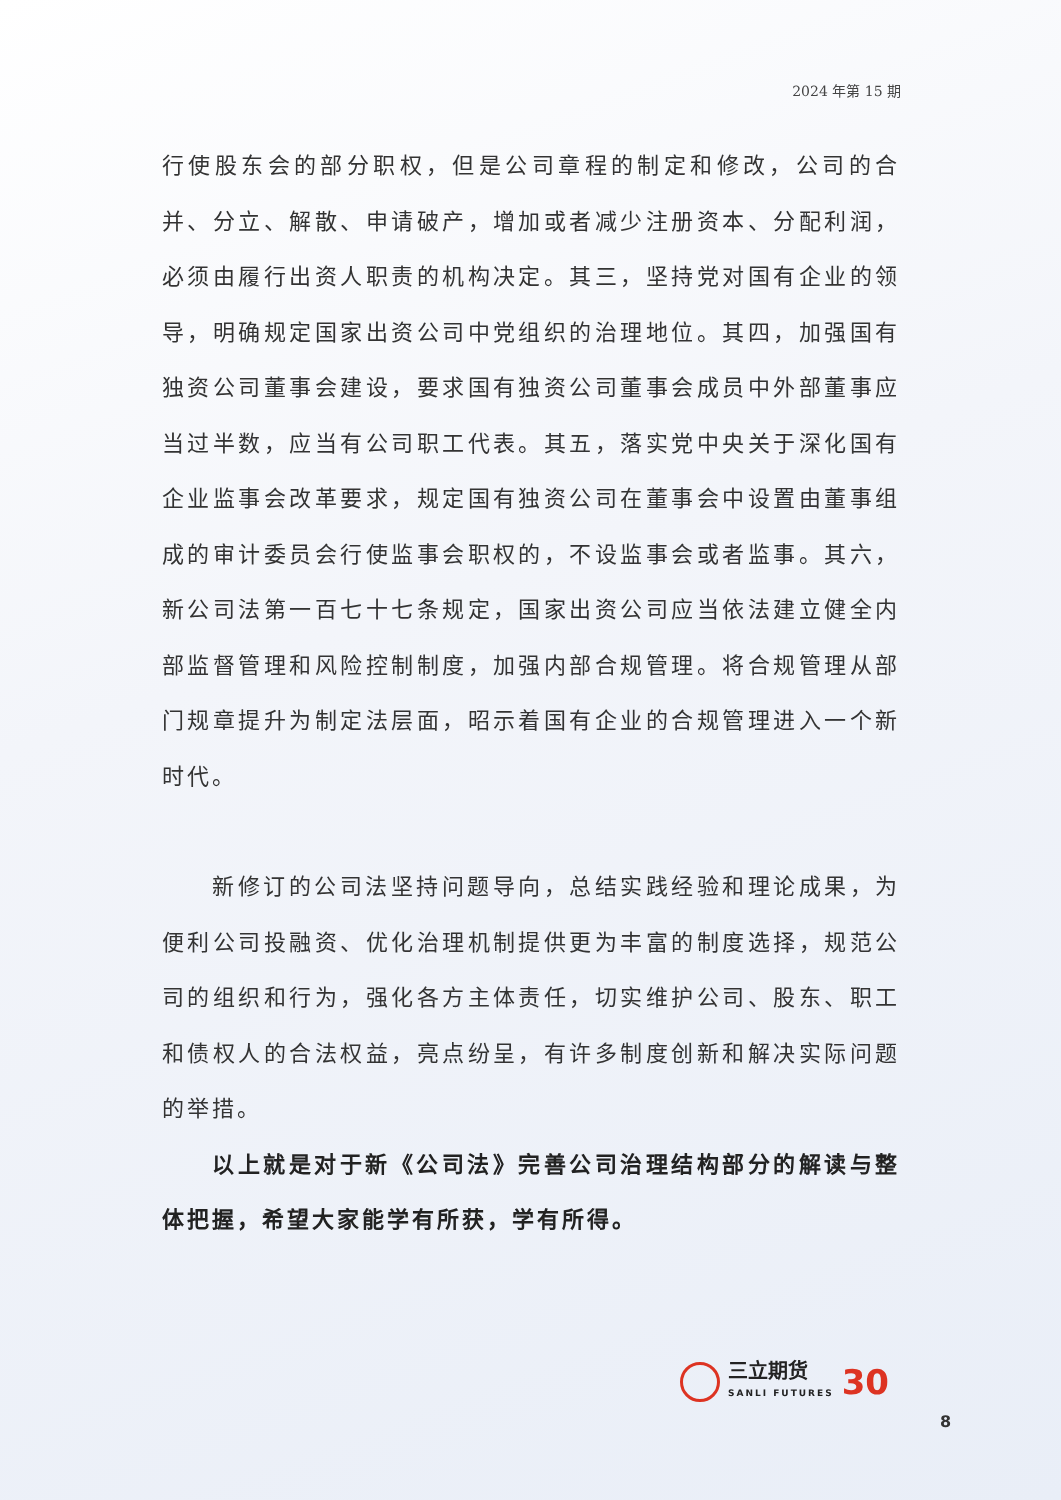2024 年第 15 期
行使股东会的部分职权，但是公司章程的制定和修改，公司的合并、分立、解散、申请破产，增加或者减少注册资本、分配利润，必须由履行出资人职责的机构决定。其三，坚持党对国有企业的领导，明确规定国家出资公司中党组织的治理地位。其四，加强国有独资公司董事会建设，要求国有独资公司董事会成员中外部董事应当过半数，应当有公司职工代表。其五，落实党中央关于深化国有企业监事会改革要求，规定国有独资公司在董事会中设置由董事组成的审计委员会行使监事会职权的，不设监事会或者监事。其六，新公司法第一百七十七条规定，国家出资公司应当依法建立健全内部监督管理和风险控制制度，加强内部合规管理。将合规管理从部门规章提升为制定法层面，昭示着国有企业的合规管理进入一个新时代。
新修订的公司法坚持问题导向，总结实践经验和理论成果，为便利公司投融资、优化治理机制提供更为丰富的制度选择，规范公司的组织和行为，强化各方主体责任，切实维护公司、股东、职工和债权人的合法权益，亮点纷呈，有许多制度创新和解决实际问题的举措。
以上就是对于新《公司法》完善公司治理结构部分的解读与整体把握，希望大家能学有所获，学有所得。
三立期货
SANLI FUTURES
30
8